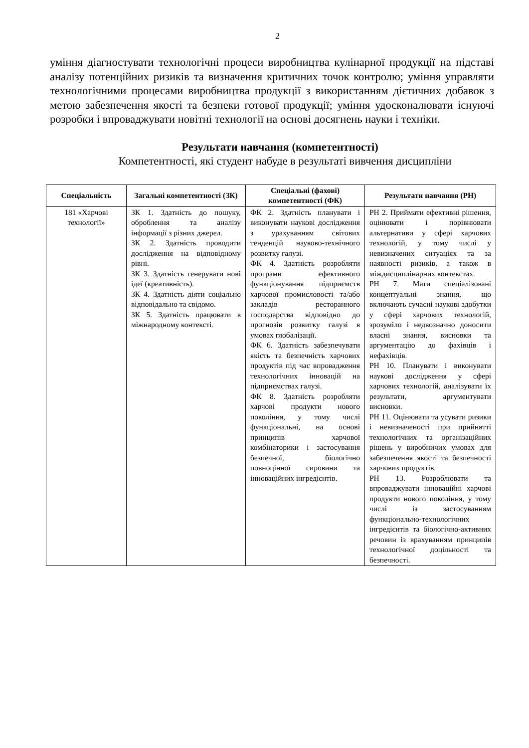2
уміння діагностувати технологічні процеси виробництва кулінарної продукції на підставі аналізу потенційних ризиків та визначення критичних точок контролю; уміння управляти технологічними процесами виробництва продукції з використанням дієтичних добавок з метою забезпечення якості та безпеки готової продукції; уміння удосконалювати існуючі розробки і впроваджувати новітні технології на основі досягнень науки і техніки.
Результати навчання (компетентності)
Компетентності, які студент набуде в результаті вивчення дисципліни
| Спеціальність | Загальні компетентності (ЗК) | Спеціальні (фахові) компетентності (ФК) | Результати навчання (РН) |
| --- | --- | --- | --- |
| 181 «Харчові технології» | ЗК 1. Здатність до пошуку, оброблення та аналізу інформації з різних джерел. ЗК 2. Здатність проводити дослідження на відповідному рівні. ЗК 3. Здатність генерувати нові ідеї (креативність). ЗК 4. Здатність діяти соціально відповідально та свідомо. ЗК 5. Здатність працювати в міжнародному контексті. | ФК 2. Здатність планувати і виконувати наукові дослідження з урахуванням світових тенденцій науково-технічного розвитку галузі. ФК 4. Здатність розробляти програми ефективного функціонування підприємств харчової промисловості та/або закладів ресторанного господарства відповідно до прогнозів розвитку галузі в умовах глобалізації. ФК 6. Здатність забезпечувати якість та безпечність харчових продуктів під час впровадження технологічних інновацій на підприємствах галузі. ФК 8. Здатність розробляти харчові продукти нового покоління, у тому числі функціональні, на основі принципів харчової комбінаторики і застосування безпечної, біологічно повноцінної сировини та інноваційних інгредієнтів. | РН 2. Приймати ефективні рішення, оцінювати і порівнювати альтернативи у сфері харчових технологій, у тому числі у невизначених ситуаціях та за наявності ризиків, а також в міждисциплінарних контекстах. РН 7. Мати спеціалізовані концептуальні знання, що включають сучасні наукові здобутки у сфері харчових технологій, зрозуміло і недвозначно доносити власні знання, висновки та аргументацію до фахівців і нефахівців. РН 10. Планувати і виконувати наукові дослідження у сфері харчових технологій, аналізувати їх результати, аргументувати висновки. РН 11. Оцінювати та усувати ризики і невизначеності при прийнятті технологічних та організаційних рішень у виробничих умовах для забезпечення якості та безпечності харчових продуктів. РН 13. Розроблювати та впроваджувати інноваційні харчові продукти нового покоління, у тому числі із застосуванням функціонально-технологічних інгредієнтів та біологічно-активних речовин із врахуванням принципів технологічної доцільності та безпечності. |